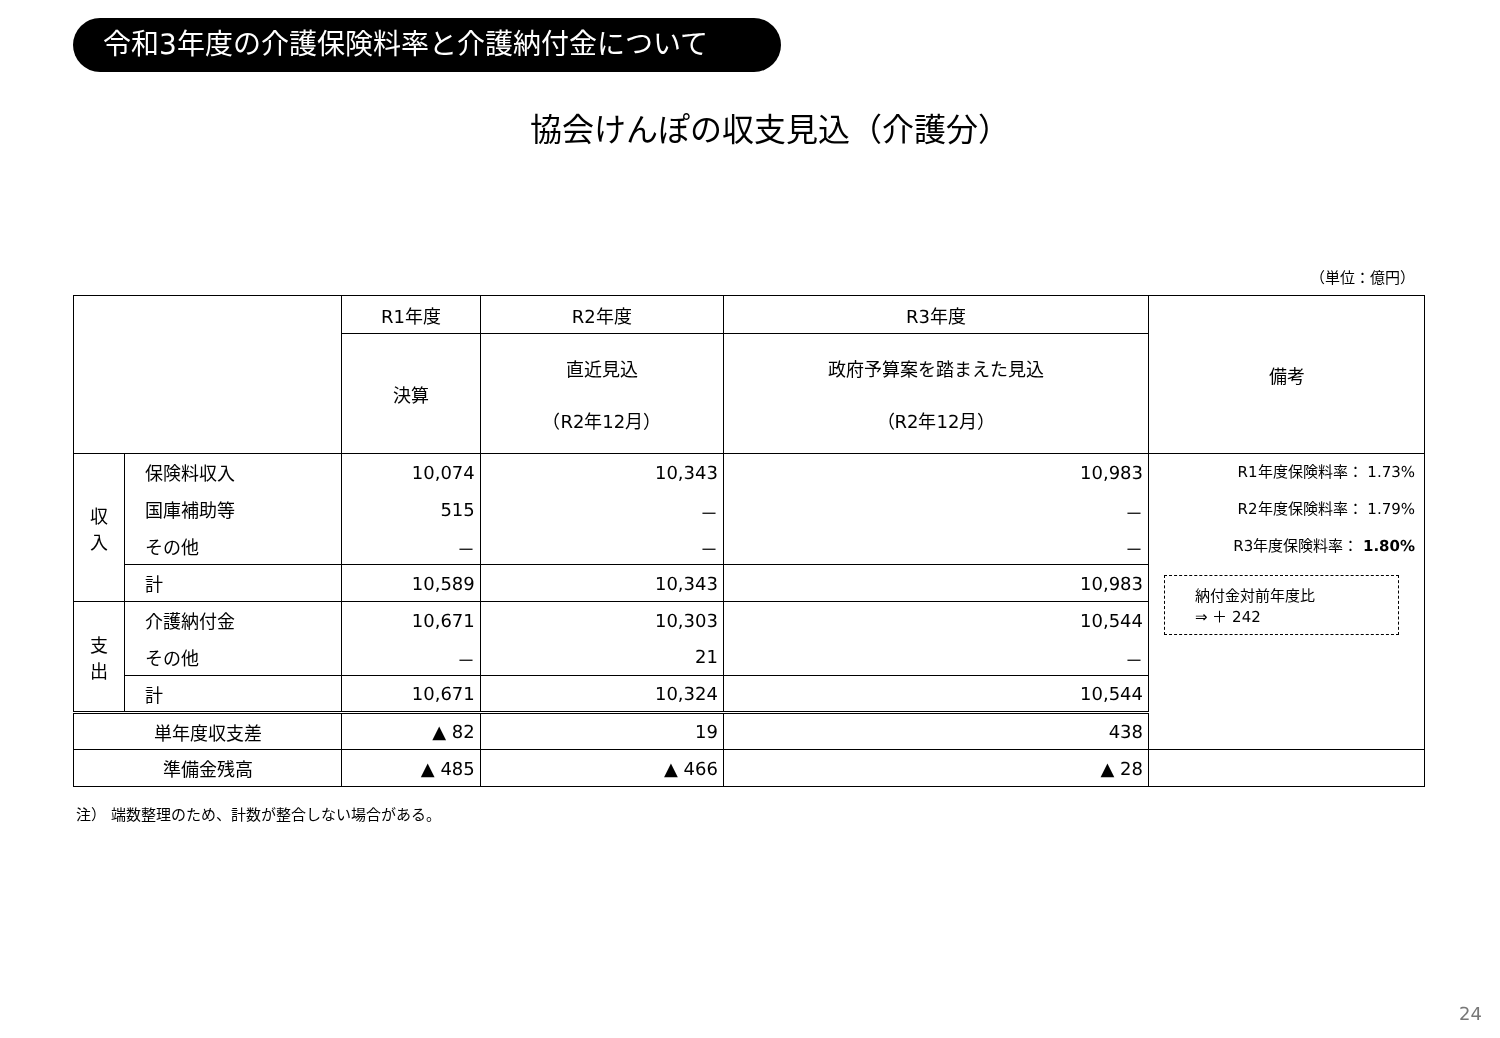令和3年度の介護保険料率と介護納付金について
協会けんぽの収支見込（介護分）
（単位：億円）
| | | R1年度 | R2年度 | R3年度 | 備考 |
| --- | --- | --- | --- | --- | --- |
| | | 決算 | 直近見込 （R2年12月） | 政府予算案を踏まえた見込 （R2年12月） | |
| 収 入 | 保険料収入 | 10,074 | 10,343 | 10,983 | R1年度保険料率： 1.73% R2年度保険料率： 1.79% R3年度保険料率： 1.80% 納付金対前年度比 ⇒ ＋ 242 |
| | 国庫補助等 | 515 | － | － | |
| | その他 | － | － | － | |
| | 計 | 10,589 | 10,343 | 10,983 | |
| 支 出 | 介護納付金 | 10,671 | 10,303 | 10,544 | |
| | その他 | － | 21 | － | |
| | 計 | 10,671 | 10,324 | 10,544 | |
| 単年度収支差 | | ▲ 82 | 19 | 438 | |
| 準備金残高 | | ▲ 485 | ▲ 466 | ▲ 28 | |
注） 端数整理のため、計数が整合しない場合がある。
24